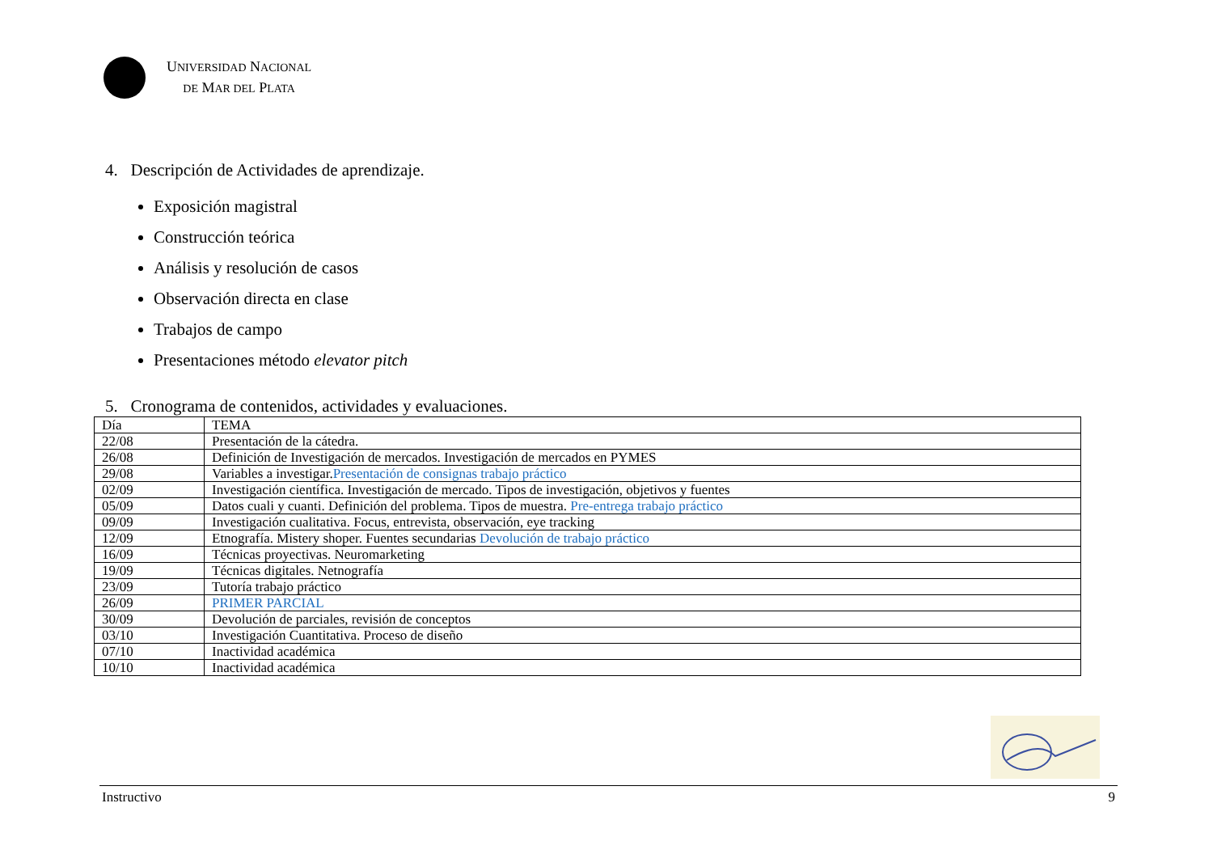UNIVERSIDAD NACIONAL
DE MAR DEL PLATA
4. Descripción de Actividades de aprendizaje.
Exposición magistral
Construcción teórica
Análisis y resolución de casos
Observación directa en clase
Trabajos de campo
Presentaciones método elevator pitch
5. Cronograma de contenidos, actividades y evaluaciones.
| Día | TEMA |
| 22/08 | Presentación de la cátedra. |
| 26/08 | Definición de Investigación de mercados. Investigación de mercados en PYMES |
| 29/08 | Variables a investigar. Presentación de consignas trabajo práctico |
| 02/09 | Investigación científica. Investigación de mercado. Tipos de investigación, objetivos y fuentes |
| 05/09 | Datos cuali y cuanti. Definición del problema. Tipos de muestra. Pre-entrega trabajo práctico |
| 09/09 | Investigación cualitativa. Focus, entrevista, observación, eye tracking |
| 12/09 | Etnografía. Mistery shoper. Fuentes secundarias Devolución de trabajo práctico |
| 16/09 | Técnicas proyectivas. Neuromarketing |
| 19/09 | Técnicas digitales. Netnografía |
| 23/09 | Tutoría trabajo práctico |
| 26/09 | PRIMER PARCIAL |
| 30/09 | Devolución de parciales, revisión de conceptos |
| 03/10 | Investigación Cuantitativa. Proceso de diseño |
| 07/10 | Inactividad académica |
| 10/10 | Inactividad académica |
Instructivo 9